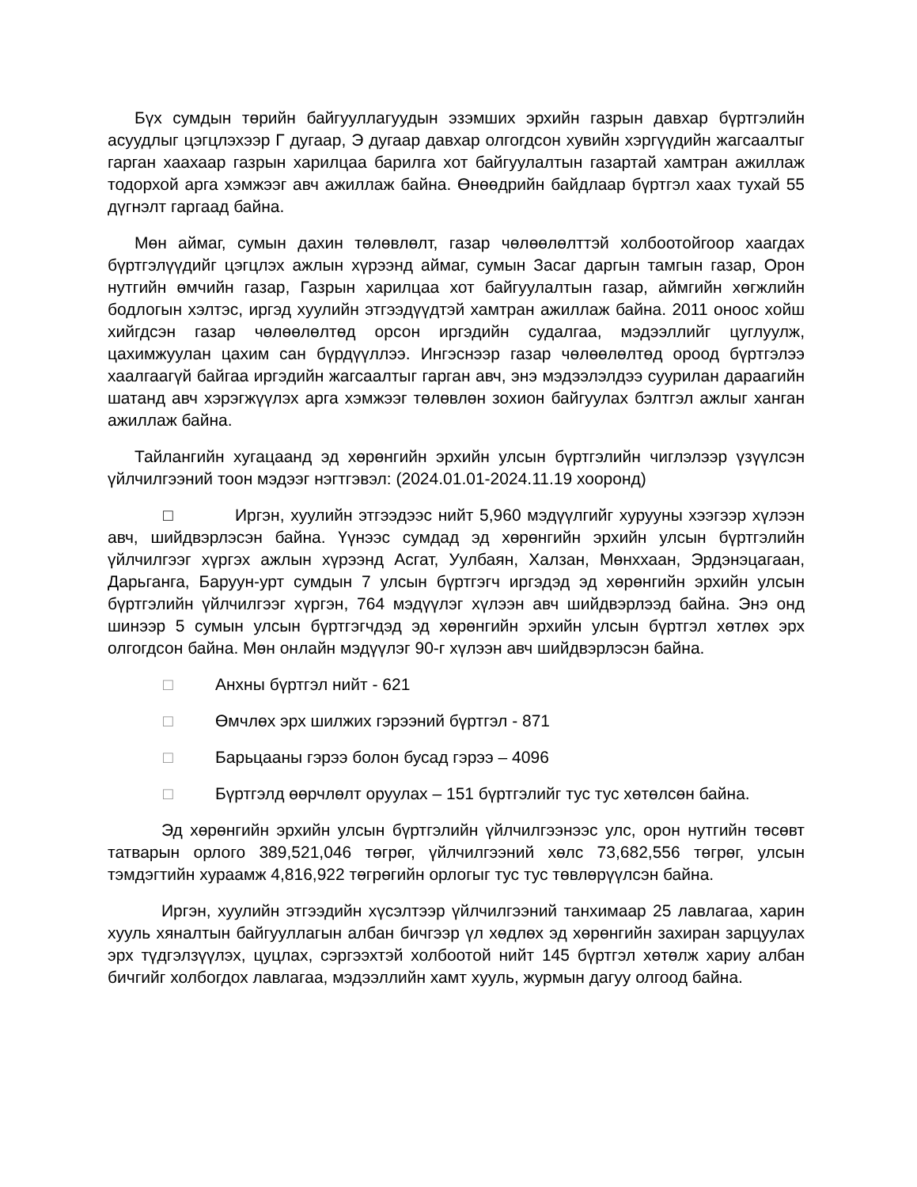Бүх сумдын төрийн байгууллагуудын эзэмших эрхийн газрын давхар бүртгэлийн асуудлыг цэгцлэхээр Г дугаар, Э дугаар давхар олгогдсон хувийн хэргүүдийн жагсаалтыг гарган хаахаар газрын харилцаа барилга хот байгуулалтын газартай хамтран ажиллаж тодорхой арга хэмжээг авч ажиллаж байна. Өнөөдрийн байдлаар бүртгэл хаах тухай 55 дүгнэлт гаргаад байна.
Мөн аймаг, сумын дахин төлөвлөлт, газар чөлөөлөлттэй холбоотойгоор хаагдах бүртгэлүүдийг цэгцлэх ажлын хүрээнд аймаг, сумын Засаг даргын тамгын газар, Орон нутгийн өмчийн газар, Газрын харилцаа хот байгуулалтын газар, аймгийн хөгжлийн бодлогын хэлтэс, иргэд хуулийн этгээдүүдтэй хамтран ажиллаж байна. 2011 оноос хойш хийгдсэн газар чөлөөлөлтөд орсон иргэдийн судалгаа, мэдээллийг цуглуулж, цахимжуулан цахим сан бүрдүүллээ. Ингэснээр газар чөлөөлөлтөд ороод бүртгэлээ хаалгаагүй байгаа иргэдийн жагсаалтыг гарган авч, энэ мэдээлэлдээ суурилан дараагийн шатанд авч хэрэгжүүлэх арга хэмжээг төлөвлөн зохион байгуулах бэлтгэл ажлыг ханган ажиллаж байна.
Тайлангийн хугацаанд эд хөрөнгийн эрхийн улсын бүртгэлийн чиглэлээр үзүүлсэн үйлчилгээний тоон мэдээг нэгтгэвэл: (2024.01.01-2024.11.19 хооронд)
□ Иргэн, хуулийн этгээдээс нийт 5,960 мэдүүлгийг хурууны хээгээр хүлээн авч, шийдвэрлэсэн байна. Үүнээс сумдад эд хөрөнгийн эрхийн улсын бүртгэлийн үйлчилгээг хүргэх ажлын хүрээнд Асгат, Уулбаян, Халзан, Мөнххаан, Эрдэнэцагаан, Дарьганга, Баруун-урт сумдын 7 улсын бүртгэгч иргэдэд эд хөрөнгийн эрхийн улсын бүртгэлийн үйлчилгээг хүргэн, 764 мэдүүлэг хүлээн авч шийдвэрлээд байна. Энэ онд шинээр 5 сумын улсын бүртгэгчдэд эд хөрөнгийн эрхийн улсын бүртгэл хөтлөх эрх олгогдсон байна. Мөн онлайн мэдүүлэг 90-г хүлээн авч шийдвэрлэсэн байна.
□ Анхны бүртгэл нийт - 621
□ Өмчлөх эрх шилжих гэрээний бүртгэл - 871
□ Барьцааны гэрээ болон бусад гэрээ – 4096
□ Бүртгэлд өөрчлөлт оруулах – 151 бүртгэлийг тус тус хөтөлсөн байна.
Эд хөрөнгийн эрхийн улсын бүртгэлийн үйлчилгээнээс улс, орон нутгийн төсөвт татварын орлого 389,521,046 төгрөг, үйлчилгээний хөлс 73,682,556 төгрөг, улсын тэмдэгтийн хураамж 4,816,922 төгрөгийн орлогыг тус тус төвлөрүүлсэн байна.
Иргэн, хуулийн этгээдийн хүсэлтээр үйлчилгээний танхимаар 25 лавлагаа, харин хууль хяналтын байгууллагын албан бичгээр үл хөдлөх эд хөрөнгийн захиран зарцуулах эрх түдгэлзүүлэх, цуцлах, сэргээхтэй холбоотой нийт 145 бүртгэл хөтөлж хариу албан бичгийг холбогдох лавлагаа, мэдээллийн хамт хууль, журмын дагуу олгоод байна.